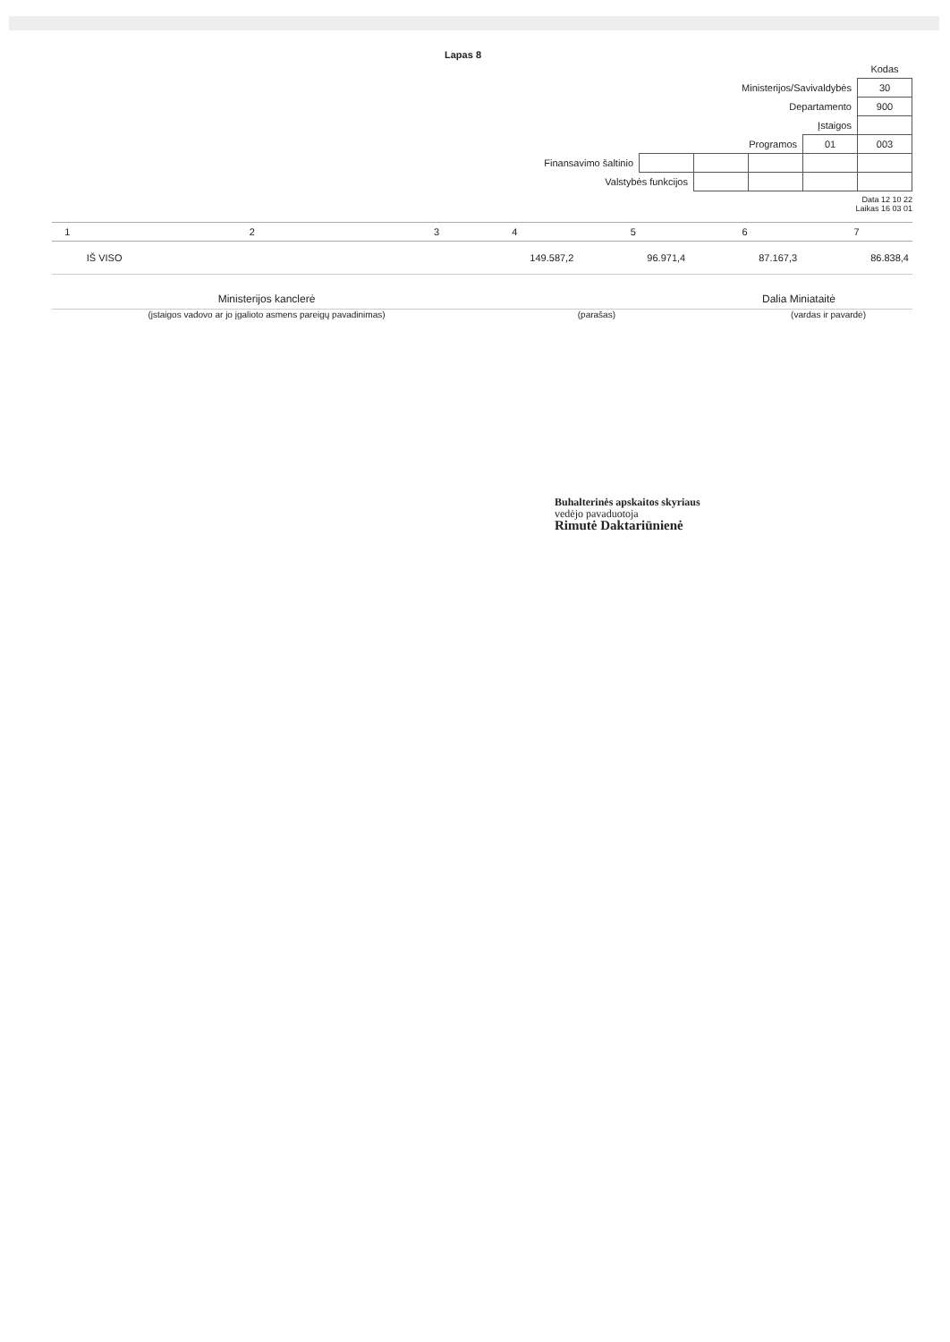Lapas 8
| | | | | | Kodas |
| Ministerijos/Savivaldybės | | | | | 30 |
| Departamento | | | | | 900 |
| Įstaigos | | | | | |
| Programos | | | | 01 | 003 |
| Finansavimo šaltinio | | | | | |
| Valstybės funkcijos | | | | | |
Data 12 10 22
Laikas 16 03 01
| 1 | 2 | 3 | 4 | 5 | 6 | 7 |
| --- | --- | --- | --- | --- | --- | --- |
| | IŠ VISO | | 149.587,2 | 96.971,4 | 87.167,3 | 86.838,4 |
Ministerijos kanclerė Dalia Miniataitė
(įstaigos vadovo ar jo įgalioto asmens pareigų pavadinimas) (parašas) (vardas ir pavardė)
Buhalterinės apskaitos skyriaus
vedėjo pavaduotoja
Rimutė Daktariūnienė